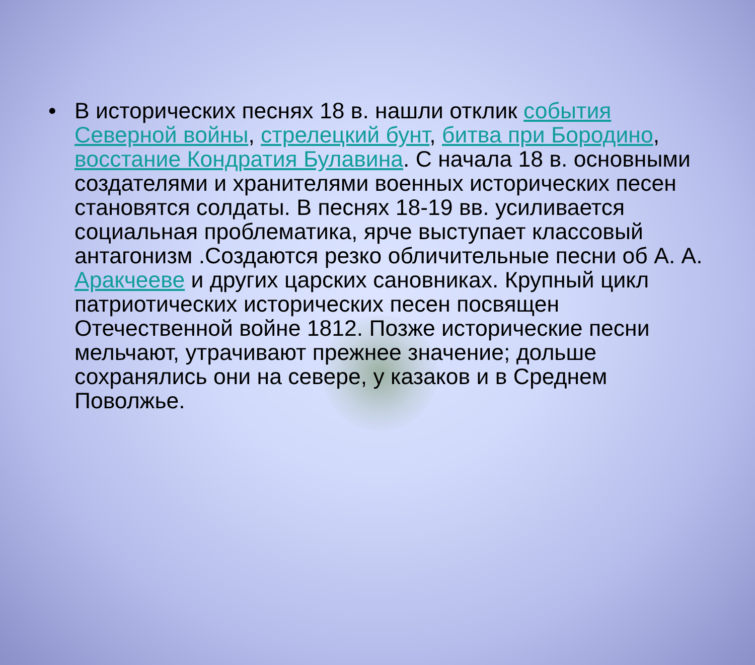• В исторических песнях 18 в. нашли отклик события Северной войны, стрелецкий бунт, битва при Бородино, восстание Кондратия Булавина. С начала 18 в. основными создателями и хранителями военных исторических песен становятся солдаты. В песнях 18-19 вв. усиливается социальная проблематика, ярче выступает классовый антагонизм .Создаются резко обличительные песни об А. А. Аракчееве и других царских сановниках. Крупный цикл патриотических исторических песен посвящен Отечественной войне 1812. Позже исторические песни мельчают, утрачивают прежнее значение; дольше сохранялись они на севере, у казаков и в Среднем Поволжье.